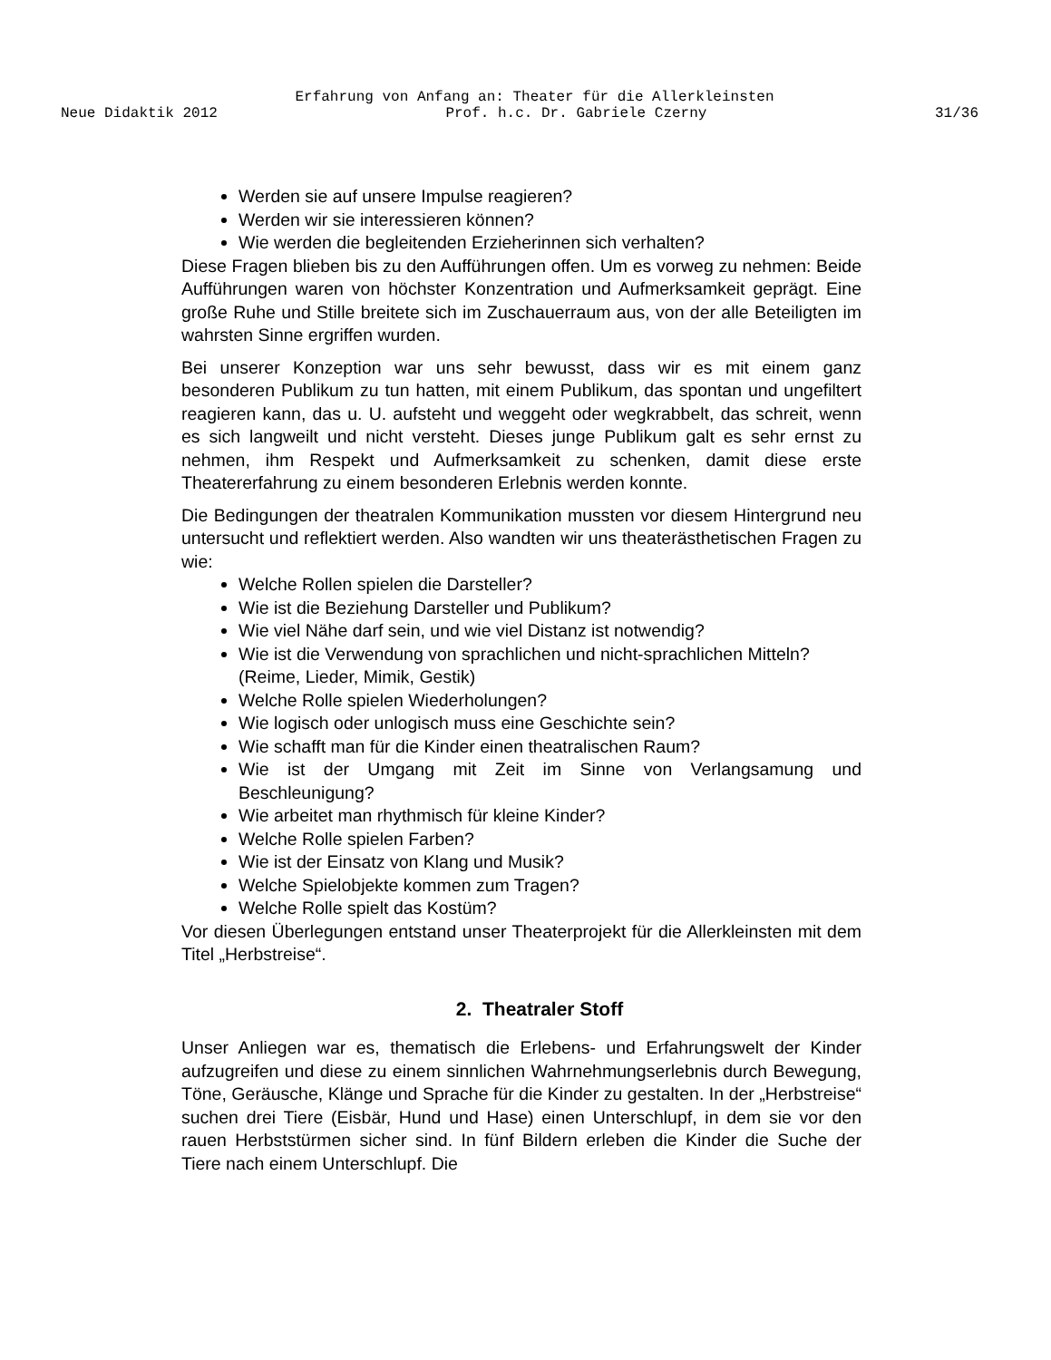Erfahrung von Anfang an: Theater für die Allerkleinsten
Neue Didaktik 2012 Prof. h.c. Dr. Gabriele Czerny 31/36
Werden sie auf unsere Impulse reagieren?
Werden wir sie interessieren können?
Wie werden die begleitenden Erzieherinnen sich verhalten?
Diese Fragen blieben bis zu den Aufführungen offen. Um es vorweg zu nehmen: Beide Aufführungen waren von höchster Konzentration und Aufmerksamkeit geprägt. Eine große Ruhe und Stille breitete sich im Zuschauerraum aus, von der alle Beteiligten im wahrsten Sinne ergriffen wurden.
Bei unserer Konzeption war uns sehr bewusst, dass wir es mit einem ganz besonderen Publikum zu tun hatten, mit einem Publikum, das spontan und ungefiltert reagieren kann, das u. U. aufsteht und weggeht oder wegkrabbelt, das schreit, wenn es sich langweilt und nicht versteht. Dieses junge Publikum galt es sehr ernst zu nehmen, ihm Respekt und Aufmerksamkeit zu schenken, damit diese erste Theatererfahrung zu einem besonderen Erlebnis werden konnte.
Die Bedingungen der theatralen Kommunikation mussten vor diesem Hintergrund neu untersucht und reflektiert werden. Also wandten wir uns theaterästhetischen Fragen zu wie:
Welche Rollen spielen die Darsteller?
Wie ist die Beziehung Darsteller und Publikum?
Wie viel Nähe darf sein, und wie viel Distanz ist notwendig?
Wie ist die Verwendung von sprachlichen und nicht-sprachlichen Mitteln? (Reime, Lieder, Mimik, Gestik)
Welche Rolle spielen Wiederholungen?
Wie logisch oder unlogisch muss eine Geschichte sein?
Wie schafft man für die Kinder einen theatralischen Raum?
Wie ist der Umgang mit Zeit im Sinne von Verlangsamung und Beschleunigung?
Wie arbeitet man rhythmisch für kleine Kinder?
Welche Rolle spielen Farben?
Wie ist der Einsatz von Klang und Musik?
Welche Spielobjekte kommen zum Tragen?
Welche Rolle spielt das Kostüm?
Vor diesen Überlegungen entstand unser Theaterprojekt für die Allerkleinsten mit dem Titel „Herbstreise“.
2. Theatraler Stoff
Unser Anliegen war es, thematisch die Erlebens- und Erfahrungswelt der Kinder aufzugreifen und diese zu einem sinnlichen Wahrnehmungserlebnis durch Bewegung, Töne, Geräusche, Klänge und Sprache für die Kinder zu gestalten. In der „Herbstreise“ suchen drei Tiere (Eisbär, Hund und Hase) einen Unterschlupf, in dem sie vor den rauen Herbststürmen sicher sind. In fünf Bildern erleben die Kinder die Suche der Tiere nach einem Unterschlupf. Die